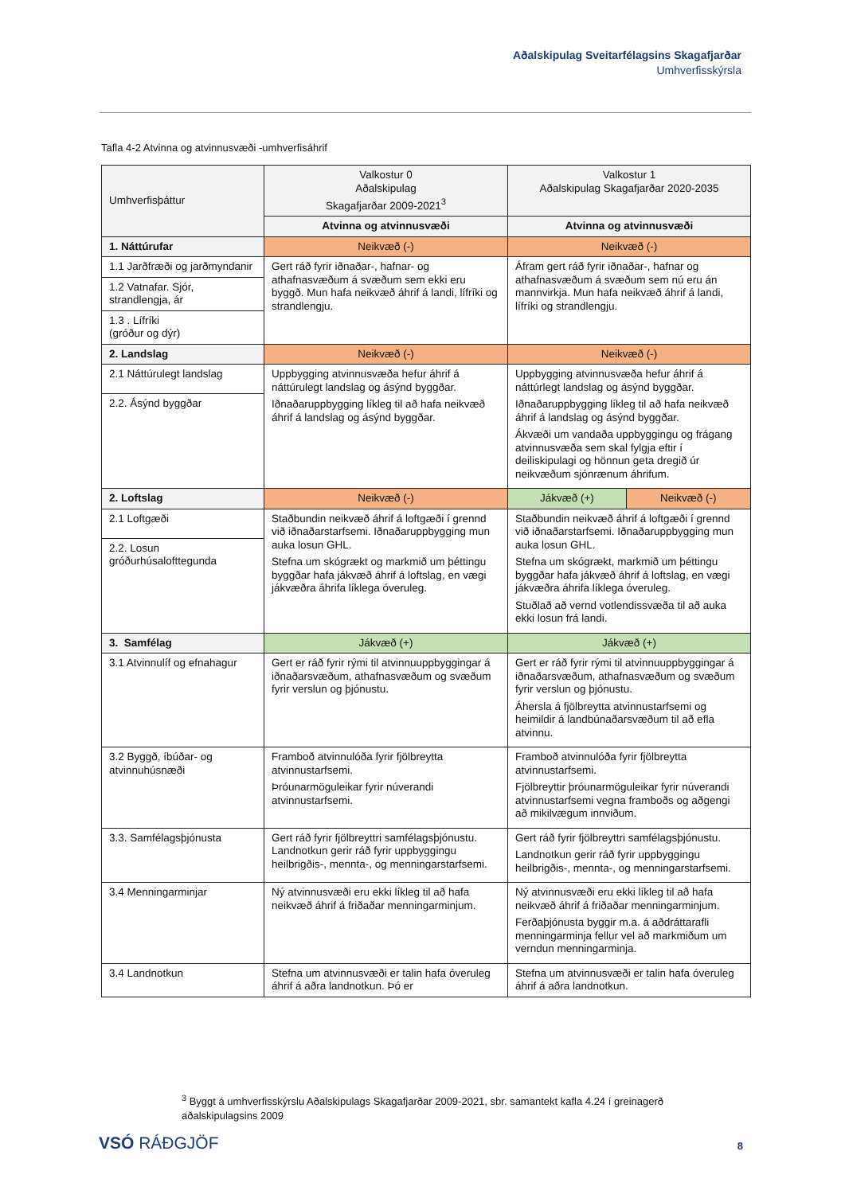Aðalskipulag Sveitarfélagsins Skagafjarðar
Umhverfisskýrsla
Tafla 4-2 Atvinna og atvinnusvæði -umhverfisáhrif
| Umhverfisþáttur | Valkostur 0 Aðalskipulag Skagafjarðar 2009-2021<sup>3</sup> | Valkostur 1 Aðalskipulag Skagafjarðar 2020-2035 | |
| --- | --- | --- | --- |
| | Atvinna og atvinnusvæði | Atvinna og atvinnusvæði | |
| 1. Náttúrufar | Neikvæð (-) | Neikvæð (-) | |
| 1.1 Jarðfræði og jarðmyndanir | Gert ráð fyrir iðnaðar-, hafnar- og athafnasvæðum á svæðum sem ekki eru byggð. Mun hafa neikvæð áhrif á landi, lífríki og strandlengju. | Áfram gert ráð fyrir iðnaðar-, hafnar og athafnasvæðum á svæðum sem nú eru án mannvirkja. Mun hafa neikvæð áhrif á landi, lífríki og strandlengju. | |
| 1.2 Vatnafar. Sjór, strandlengja, ár | | | |
| 1.3 . Lífríki (gróður og dýr) | | | |
| 2. Landslag | Neikvæð (-) | Neikvæð (-) | |
| 2.1 Náttúrulegt landslag | Uppbygging atvinnusvæða hefur áhrif á náttúrulegt landslag og ásýnd byggðar. Iðnaðaruppbygging líkleg til að hafa neikvæð áhrif á landslag og ásýnd byggðar. | Uppbygging atvinnusvæða hefur áhrif á náttúrlegt landslag og ásýnd byggðar. Iðnaðaruppbygging líkleg til að hafa neikvæð áhrif á landslag og ásýnd byggðar. Ákvæði um vandaða uppbyggingu og frágang atvinnusvæða sem skal fylgja eftir í deiliskipulagi og hönnun geta dregið úr neikvæðum sjónrænum áhrifum. | |
| 2.2. Ásýnd byggðar | | | |
| 2. Loftslag | Neikvæð (-) | Jákvæð (+) | Neikvæð (-) |
| 2.1 Loftgæði | Staðbundin neikvæð áhrif á loftgæði í grennd við iðnaðarstarfsemi. Iðnaðaruppbygging mun auka losun GHL. Stefna um skógrækt og markmið um þéttingu byggðar hafa jákvæð áhrif á loftslag, en vægi jákvæðra áhrifa líklega óveruleg. | Staðbundin neikvæð áhrif á loftgæði í grennd við iðnaðarstarfsemi. Iðnaðaruppbygging mun auka losun GHL. Stefna um skógrækt, markmið um þéttingu byggðar hafa jákvæð áhrif á loftslag, en vægi jákvæðra áhrifa líklega óveruleg. Stuðlað að vernd votlendissvæða til að auka ekki losun frá landi. | |
| 2.2. Losun gróðurhúsalofttegunda | | | |
| 3. Samfélag | Jákvæð (+) | Jákvæð (+) | |
| 3.1 Atvinnulíf og efnahagur | Gert er ráð fyrir rými til atvinnuuppbyggingar á iðnaðarsvæðum, athafnasvæðum og svæðum fyrir verslun og þjónustu. | Gert er ráð fyrir rými til atvinnuuppbyggingar á iðnaðarsvæðum, athafnasvæðum og svæðum fyrir verslun og þjónustu. Áhersla á fjölbreytta atvinnustarfsemi og heimildir á landbúnaðarsvæðum til að efla atvinnu. | |
| 3.2 Byggð, íbúðar- og atvinnuhúsnæði | Framboð atvinnulóða fyrir fjölbreytta atvinnustarfsemi. Þróunarmöguleikar fyrir núverandi atvinnustarfsemi. | Framboð atvinnulóða fyrir fjölbreytta atvinnustarfsemi. Fjölbreyttir þróunarmöguleikar fyrir núverandi atvinnustarfsemi vegna framboðs og aðgengi að mikilvægum innviðum. | |
| 3.3. Samfélagsþjónusta | Gert ráð fyrir fjölbreyttri samfélagsþjónustu. Landnotkun gerir ráð fyrir uppbyggingu heilbrigðis-, mennta-, og menningarstarfsemi. | Gert ráð fyrir fjölbreyttri samfélagsþjónustu. Landnotkun gerir ráð fyrir uppbyggingu heilbrigðis-, mennta-, og menningarstarfsemi. | |
| 3.4 Menningarminjar | Ný atvinnusvæði eru ekki líkleg til að hafa neikvæð áhrif á friðaðar menningarminjum. | Ný atvinnusvæði eru ekki líkleg til að hafa neikvæð áhrif á friðaðar menningarminjum. Ferðaþjónusta byggir m.a. á aðdráttarafli menningarminja fellur vel að markmiðum um verndun menningarminja. | |
| 3.4 Landnotkun | Stefna um atvinnusvæði er talin hafa óveruleg áhrif á aðra landnotkun. Þó er | Stefna um atvinnusvæði er talin hafa óveruleg áhrif á aðra landnotkun. | |
<sup>3</sup> Byggt á umhverfisskýrslu Aðalskipulags Skagafjarðar 2009-2021, sbr. samantekt kafla 4.24 í greinagerð aðalskipulagsins 2009
VSÓ RÁÐGJÖF 8